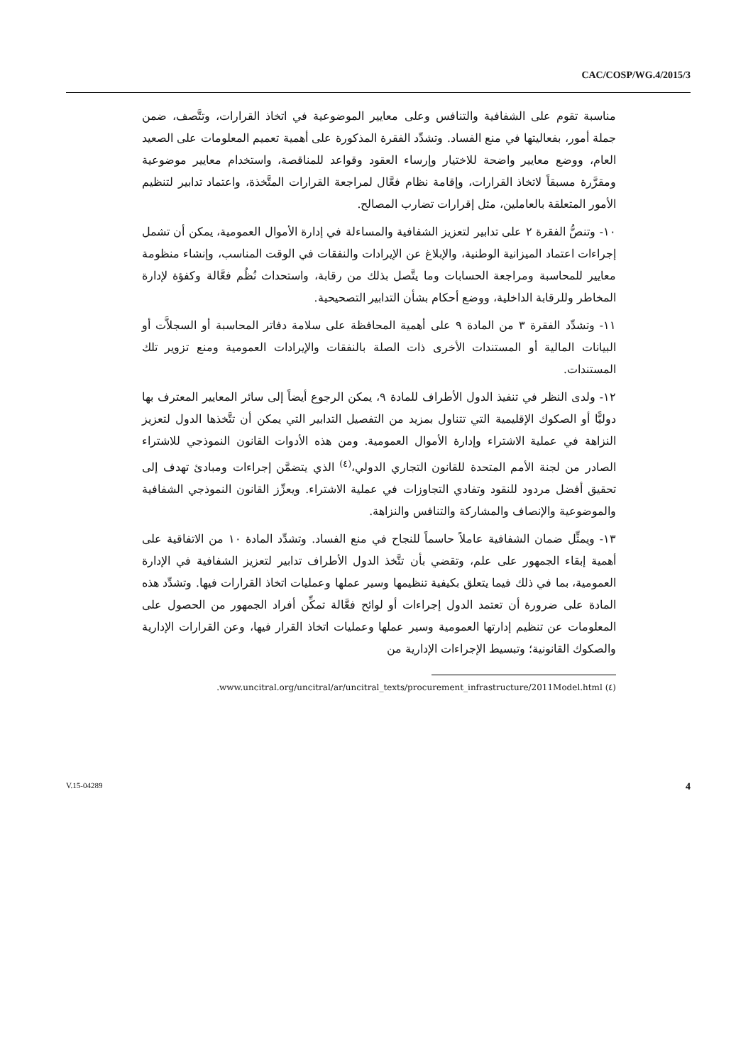CAC/COSP/WG.4/2015/3
مناسبة تقوم على الشفافية والتنافس وعلى معايير الموضوعية في اتخاذ القرارات، وتتَّصف، ضمن جملة أمور، بفعاليتها في منع الفساد. وتشدِّد الفقرة المذكورة على أهمية تعميم المعلومات على الصعيد العام، ووضع معايير واضحة للاختيار وإرساء العقود وقواعد للمناقصة، واستخدام معايير موضوعية ومقرَّرة مسبقاً لاتخاذ القرارات، وإقامة نظام فعَّال لمراجعة القرارات المتَّخذة، واعتماد تدابير لتنظيم الأمور المتعلقة بالعاملين، مثل إقرارات تضارب المصالح.
١٠- وتنصُّ الفقرة ٢ على تدابير لتعزيز الشفافية والمساءلة في إدارة الأموال العمومية، يمكن أن تشمل إجراءات اعتماد الميزانية الوطنية، والإبلاغ عن الإيرادات والنفقات في الوقت المناسب، وإنشاء منظومة معايير للمحاسبة ومراجعة الحسابات وما يتَّصل بذلك من رقابة، واستحداث نُظُم فعَّالة وكفؤة لإدارة المخاطر وللرقابة الداخلية، ووضع أحكام بشأن التدابير التصحيحية.
١١- وتشدِّد الفقرة ٣ من المادة ٩ على أهمية المحافظة على سلامة دفاتر المحاسبة أو السجلاَّت أو البيانات المالية أو المستندات الأخرى ذات الصلة بالنفقات والإيرادات العمومية ومنع تزوير تلك المستندات.
١٢- ولدى النظر في تنفيذ الدول الأطراف للمادة ٩، يمكن الرجوع أيضاً إلى سائر المعايير المعترف بها دوليًّا أو الصكوك الإقليمية التي تتناول بمزيد من التفصيل التدابير التي يمكن أن تتَّخذها الدول لتعزيز النزاهة في عملية الاشتراء وإدارة الأموال العمومية. ومن هذه الأدوات القانون النموذجي للاشتراء الصادر من لجنة الأمم المتحدة للقانون التجاري الدولي،<sup>(٤)</sup> الذي يتضمَّن إجراءات ومبادئ تهدف إلى تحقيق أفضل مردود للنقود وتفادي التجاوزات في عملية الاشتراء. ويعزِّز القانون النموذجي الشفافية والموضوعية والإنصاف والمشاركة والتنافس والنزاهة.
١٣- ويمثِّل ضمان الشفافية عاملاً حاسماً للنجاح في منع الفساد. وتشدِّد المادة ١٠ من الاتفاقية على أهمية إبقاء الجمهور على علم، وتقضي بأن تتَّخذ الدول الأطراف تدابير لتعزيز الشفافية في الإدارة العمومية، بما في ذلك فيما يتعلق بكيفية تنظيمها وسير عملها وعمليات اتخاذ القرارات فيها. وتشدِّد هذه المادة على ضرورة أن تعتمد الدول إجراءات أو لوائح فعَّالة تمكِّن أفراد الجمهور من الحصول على المعلومات عن تنظيم إدارتها العمومية وسير عملها وعمليات اتخاذ القرار فيها، وعن القرارات الإدارية والصكوك القانونية؛ وتبسيط الإجراءات الإدارية من
(٤) www.uncitral.org/uncitral/ar/uncitral_texts/procurement_infrastructure/2011Model.html.
V.15-04289 4